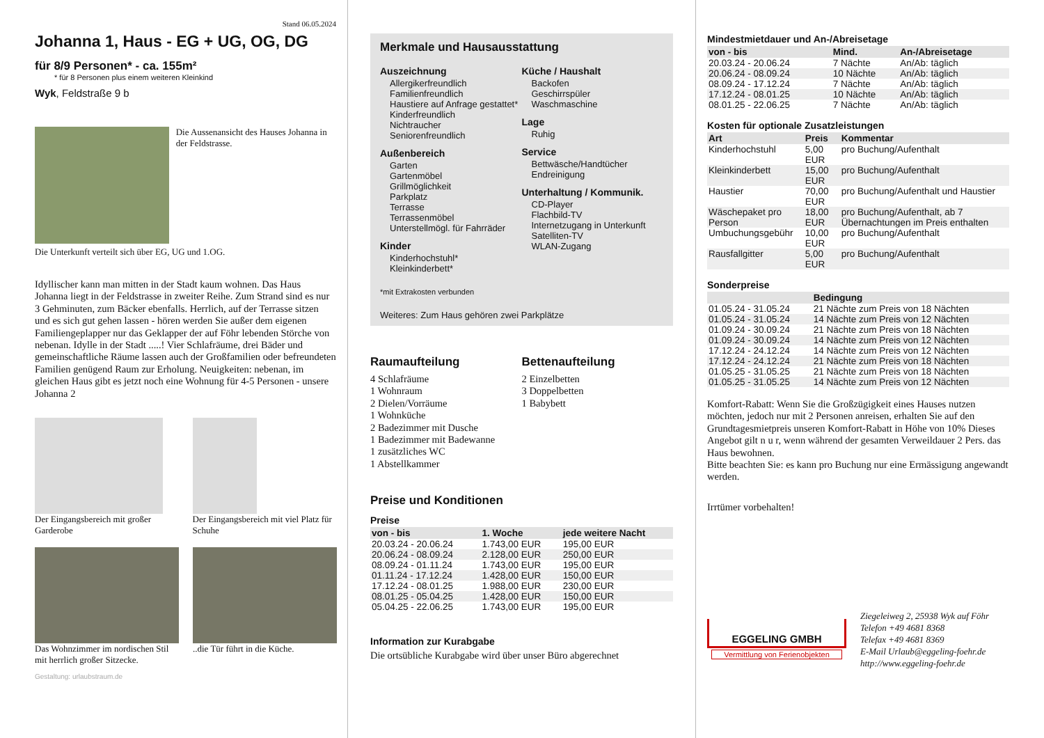Stand 06.05.2024
Johanna 1, Haus - EG + UG, OG, DG
für 8/9 Personen* - ca. 155m²
* für 8 Personen plus einem weiteren Kleinkind
Wyk, Feldstraße 9 b
Die Aussenansicht des Hauses Johanna in der Feldstrasse.
Die Unterkunft verteilt sich über EG, UG und 1.OG.
Idyllischer kann man mitten in der Stadt kaum wohnen. Das Haus Johanna liegt in der Feldstrasse in zweiter Reihe. Zum Strand sind es nur 3 Gehminuten, zum Bäcker ebenfalls. Herrlich, auf der Terrasse sitzen und es sich gut gehen lassen - hören werden Sie außer dem eigenen Familiengeplapper nur das Geklapper der auf Föhr lebenden Störche von nebenan. Idylle in der Stadt .....! Vier Schlafräume, drei Bäder und gemeinschaftliche Räume lassen auch der Großfamilien oder befreundeten Familien genügend Raum zur Erholung. Neuigkeiten: nebenan, im gleichen Haus gibt es jetzt noch eine Wohnung für 4-5 Personen - unsere Johanna 2
Der Eingangsbereich mit großer Garderobe
Der Eingangsbereich mit viel Platz für Schuhe
Das Wohnzimmer im nordischen Stil mit herrlich großer Sitzecke.
..die Tür führt in die Küche.
Gestaltung: urlaubstraum.de
Merkmale und Hausausstattung
Auszeichnung
Allergikerfreundlich
Familienfreundlich
Haustiere auf Anfrage gestattet*
Kinderfreundlich
Nichtraucher
Seniorenfreundlich
Außenbereich
Garten
Gartenmöbel
Grillmöglichkeit
Parkplatz
Terrasse
Terrassenmöbel
Unterstellmögl. für Fahrräder
Kinder
Kinderhochstuhl*
Kleinkinderbett*
Küche / Haushalt
Backofen
Geschirrspüler
Waschmaschine
Lage
Ruhig
Service
Bettwäsche/Handtücher
Endreinigung
Unterhaltung / Kommunik.
CD-Player
Flachbild-TV
Internetzugang in Unterkunft
Satelliten-TV
WLAN-Zugang
*mit Extrakosten verbunden
Weiteres: Zum Haus gehören zwei Parkplätze
Raumaufteilung
4 Schlafräume
1 Wohnraum
2 Dielen/Vorräume
1 Wohnküche
2 Badezimmer mit Dusche
1 Badezimmer mit Badewanne
1 zusätzliches WC
1 Abstellkammer
Bettenaufteilung
2 Einzelbetten
3 Doppelbetten
1 Babybett
Preise und Konditionen
Preise
| von - bis | 1. Woche | jede weitere Nacht |
| --- | --- | --- |
| 20.03.24 - 20.06.24 | 1.743,00 EUR | 195,00 EUR |
| 20.06.24 - 08.09.24 | 2.128,00 EUR | 250,00 EUR |
| 08.09.24 - 01.11.24 | 1.743,00 EUR | 195,00 EUR |
| 01.11.24 - 17.12.24 | 1.428,00 EUR | 150,00 EUR |
| 17.12.24 - 08.01.25 | 1.988,00 EUR | 230,00 EUR |
| 08.01.25 - 05.04.25 | 1.428,00 EUR | 150,00 EUR |
| 05.04.25 - 22.06.25 | 1.743,00 EUR | 195,00 EUR |
Information zur Kurabgabe
Die ortsübliche Kurabgabe wird über unser Büro abgerechnet
Mindestmietdauer und An-/Abreisetage
| von - bis | Mind. | An-/Abreisetage |
| --- | --- | --- |
| 20.03.24 - 20.06.24 | 7 Nächte | An/Ab: täglich |
| 20.06.24 - 08.09.24 | 10 Nächte | An/Ab: täglich |
| 08.09.24 - 17.12.24 | 7 Nächte | An/Ab: täglich |
| 17.12.24 - 08.01.25 | 10 Nächte | An/Ab: täglich |
| 08.01.25 - 22.06.25 | 7 Nächte | An/Ab: täglich |
Kosten für optionale Zusatzleistungen
| Art | Preis | Kommentar |
| --- | --- | --- |
| Kinderhochstuhl | 5,00 EUR | pro Buchung/Aufenthalt |
| Kleinkinderbett | 15,00 EUR | pro Buchung/Aufenthalt |
| Haustier | 70,00 EUR | pro Buchung/Aufenthalt und Haustier |
| Wäschepaket pro Person | 18,00 EUR | pro Buchung/Aufenthalt, ab 7 Übernachtungen im Preis enthalten |
| Umbuchungsgebühr | 10,00 EUR | pro Buchung/Aufenthalt |
| Rausfallgitter | 5,00 EUR | pro Buchung/Aufenthalt |
Sonderpreise
| | Bedingung |
| --- | --- |
| 01.05.24 - 31.05.24 | 21 Nächte zum Preis von 18 Nächten |
| 01.05.24 - 31.05.24 | 14 Nächte zum Preis von 12 Nächten |
| 01.09.24 - 30.09.24 | 21 Nächte zum Preis von 18 Nächten |
| 01.09.24 - 30.09.24 | 14 Nächte zum Preis von 12 Nächten |
| 17.12.24 - 24.12.24 | 14 Nächte zum Preis von 12 Nächten |
| 17.12.24 - 24.12.24 | 21 Nächte zum Preis von 18 Nächten |
| 01.05.25 - 31.05.25 | 21 Nächte zum Preis von 18 Nächten |
| 01.05.25 - 31.05.25 | 14 Nächte zum Preis von 12 Nächten |
Komfort-Rabatt: Wenn Sie die Großzügigkeit eines Hauses nutzen möchten, jedoch nur mit 2 Personen anreisen, erhalten Sie auf den Grundtagesmietpreis unseren Komfort-Rabatt in Höhe von 10% Dieses Angebot gilt n u r, wenn während der gesamten Verweildauer 2 Pers. das Haus bewohnen.
Bitte beachten Sie: es kann pro Buchung nur eine Ermässigung angewandt werden.
Irrtümer vorbehalten!
EGGELING GMBH
Vermittlung von Ferienobjekten
Ziegeleiweg 2, 25938 Wyk auf Föhr
Telefon +49 4681 8368
Telefax +49 4681 8369
E-Mail Urlaub@eggeling-foehr.de
http://www.eggeling-foehr.de